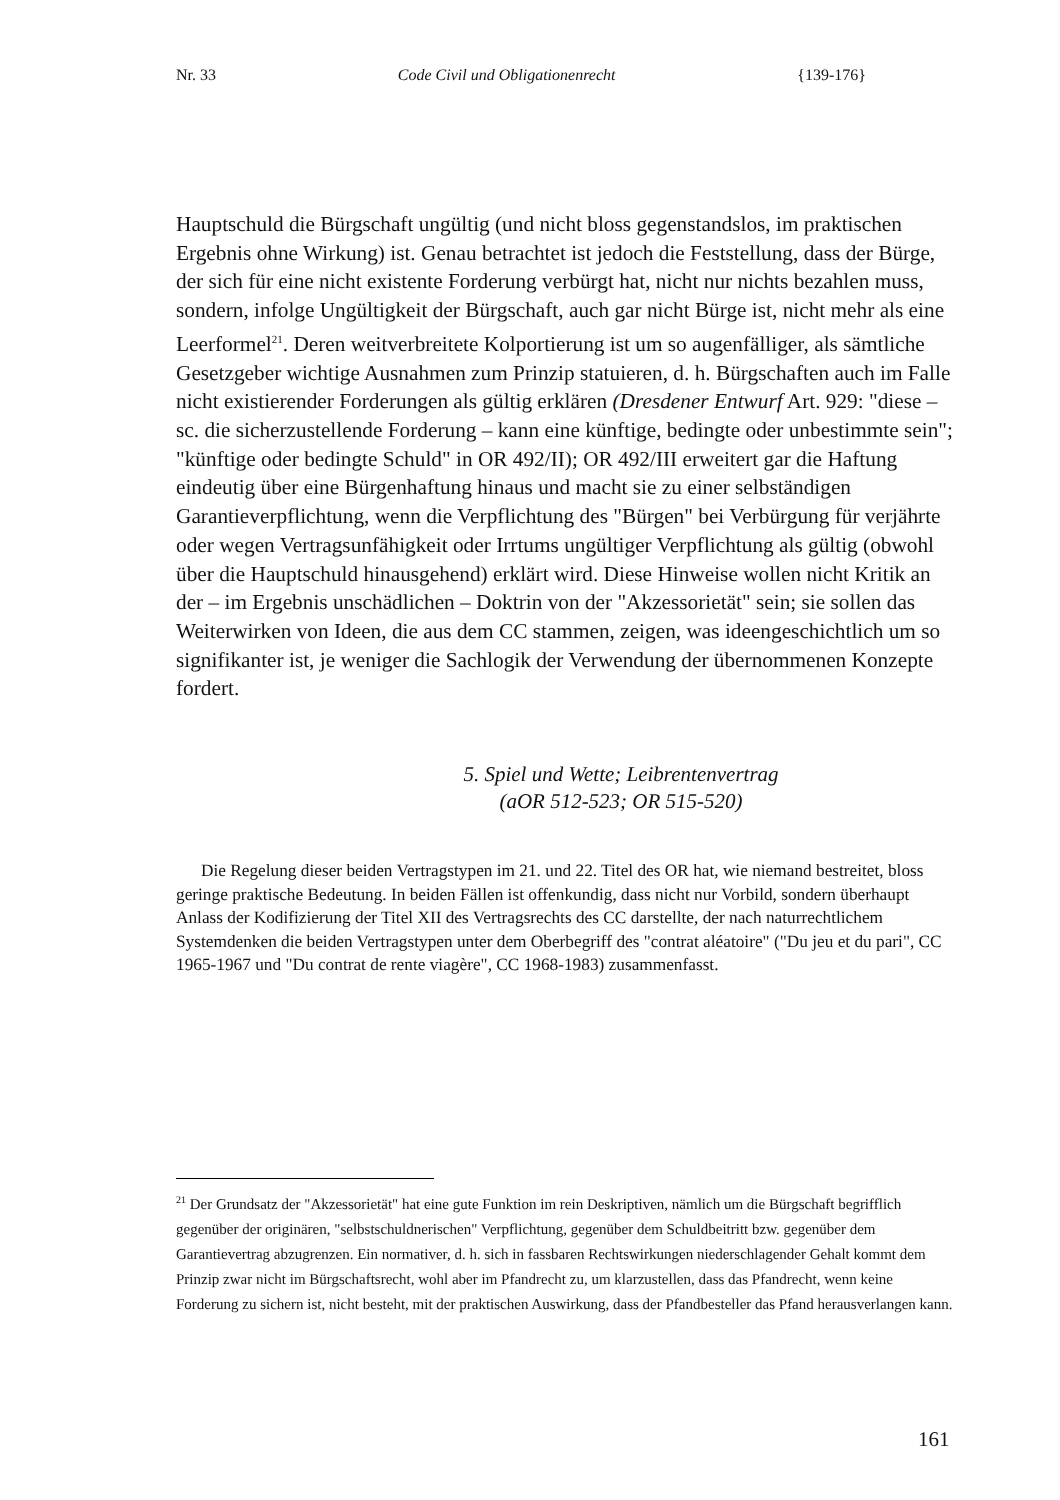Nr. 33 Code Civil und Obligationenrecht {139-176}
Hauptschuld die Bürgschaft ungültig (und nicht bloss gegenstandslos, im praktischen Ergebnis ohne Wirkung) ist. Genau betrachtet ist jedoch die Feststellung, dass der Bürge, der sich für eine nicht existente Forderung verbürgt hat, nicht nur nichts bezahlen muss, sondern, infolge Ungültigkeit der Bürgschaft, auch gar nicht Bürge ist, nicht mehr als eine Leerformel<sup>21</sup>. Deren weitverbreitete Kolportierung ist um so augenfälliger, als sämtliche Gesetzgeber wichtige Ausnahmen zum Prinzip statuieren, d. h. Bürgschaften auch im Falle nicht existierender Forderungen als gültig erklären (Dresdener Entwurf Art. 929: "diese – sc. die sicherzustellende Forderung – kann eine künftige, bedingte oder unbestimmte sein"; "künftige oder bedingte Schuld" in OR 492/II); OR 492/III erweitert gar die Haftung eindeutig über eine Bürgenhaftung hinaus und macht sie zu einer selbständigen Garantieverpflichtung, wenn die Verpflichtung des "Bürgen" bei Verbürgung für verjährte oder wegen Vertragsunfähigkeit oder Irrtums ungültiger Verpflichtung als gültig (obwohl über die Hauptschuld hinausgehend) erklärt wird. Diese Hinweise wollen nicht Kritik an der – im Ergebnis unschädlichen – Doktrin von der "Akzessorietät" sein; sie sollen das Weiterwirken von Ideen, die aus dem CC stammen, zeigen, was ideengeschichtlich um so signifikanter ist, je weniger die Sachlogik der Verwendung der übernommenen Konzepte fordert.
5. Spiel und Wette; Leibrentenvertrag
(aOR 512-523; OR 515-520)
Die Regelung dieser beiden Vertragstypen im 21. und 22. Titel des OR hat, wie niemand bestreitet, bloss geringe praktische Bedeutung. In beiden Fällen ist offenkundig, dass nicht nur Vorbild, sondern überhaupt Anlass der Kodifizierung der Titel XII des Vertragsrechts des CC darstellte, der nach naturrechtlichem Systemdenken die beiden Vertragstypen unter dem Oberbegriff des "contrat aléatoire" ("Du jeu et du pari", CC 1965-1967 und "Du contrat de rente viagère", CC 1968-1983) zusammenfasst.
<sup>21</sup> Der Grundsatz der "Akzessorietät" hat eine gute Funktion im rein Deskriptiven, nämlich um die Bürgschaft begrifflich gegenüber der originären, "selbstschuldnerischen" Verpflichtung, gegenüber dem Schuldbeitritt bzw. gegenüber dem Garantievertrag abzugrenzen. Ein normativer, d. h. sich in fassbaren Rechtswirkungen niederschlagender Gehalt kommt dem Prinzip zwar nicht im Bürgschaftsrecht, wohl aber im Pfandrecht zu, um klarzustellen, dass das Pfandrecht, wenn keine Forderung zu sichern ist, nicht besteht, mit der praktischen Auswirkung, dass der Pfandbesteller das Pfand herausverlangen kann.
161